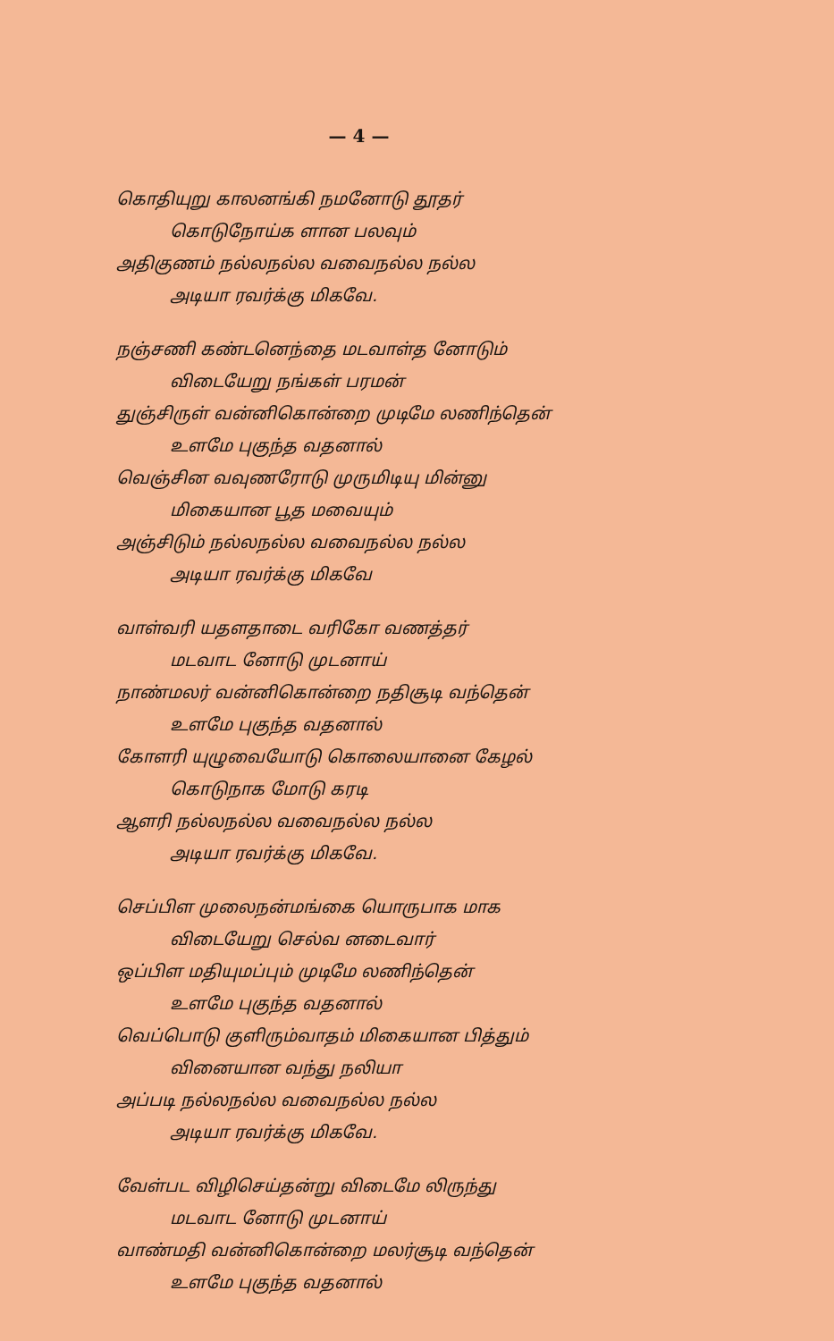— 4 —
கொதியுறு காலனங்கி நமனோடு தூதர்
கொடுநோய்க ளான பலவும்
அதிகுணம் நல்லநல்ல வவைநல்ல நல்ல
அடியா ரவர்க்கு மிகவே.
நஞ்சணி கண்டனெந்தை மடவாள்த னோடும்
விடையேறு நங்கள் பரமன்
துஞ்சிருள் வன்னிகொன்றை முடிமே லணிந்தென்
உளமே புகுந்த வதனால்
வெஞ்சின வவுணரோடு முருமிடியு மின்னு
மிகையான பூத மவையும்
அஞ்சிடும் நல்லநல்ல வவைநல்ல நல்ல
அடியா ரவர்க்கு மிகவே
வாள்வரி யதளதாடை வரிகோ வணத்தர்
மடவாட னோடு முடனாய்
நாண்மலர் வன்னிகொன்றை நதிசூடி வந்தென்
உளமே புகுந்த வதனால்
கோளரி யுழுவையோடு கொலையானை கேழல்
கொடுநாக மோடு கரடி
ஆளரி நல்லநல்ல வவைநல்ல நல்ல
அடியா ரவர்க்கு மிகவே.
செப்பிள முலைநன்மங்கை யொருபாக மாக
விடையேறு செல்வ னடைவார்
ஒப்பிள மதியுமப்பும் முடிமே லணிந்தென்
உளமே புகுந்த வதனால்
வெப்பொடு குளிரும்வாதம் மிகையான பித்தும்
வினையான வந்து நலியா
அப்படி நல்லநல்ல வவைநல்ல நல்ல
அடியா ரவர்க்கு மிகவே.
வேள்பட விழிசெய்தன்று விடைமே லிருந்து
மடவாட னோடு முடனாய்
வாண்மதி வன்னிகொன்றை மலர்சூடி வந்தென்
உளமே புகுந்த வதனால்